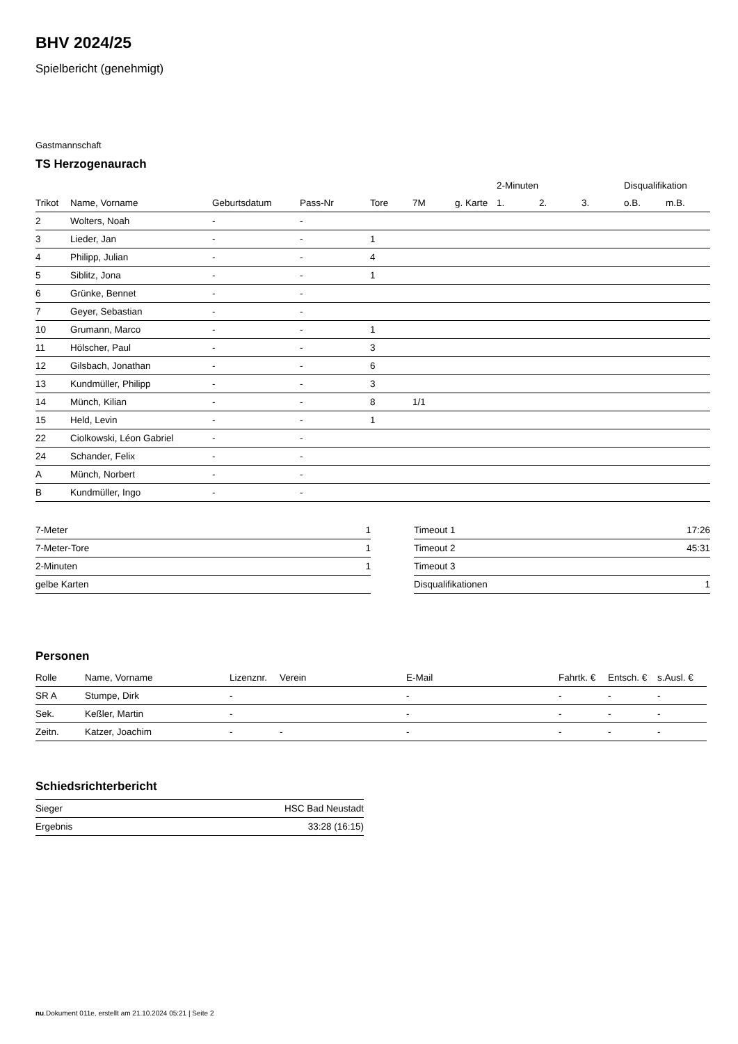BHV 2024/25
Spielbericht (genehmigt)
Gastmannschaft
TS Herzogenaurach
| | | | | | | | 2-Minuten | | | Disqualifikation | |
| --- | --- | --- | --- | --- | --- | --- | --- | --- | --- | --- | --- |
| Trikot | Name, Vorname | Geburtsdatum | Pass-Nr | Tore | 7M | g. Karte | 1. | 2. | 3. | o.B. | m.B. |
| 2 | Wolters, Noah | - | - | | | | | | | | |
| 3 | Lieder, Jan | - | - | 1 | | | | | | | |
| 4 | Philipp, Julian | - | - | 4 | | | | | | | |
| 5 | Siblitz, Jona | - | - | 1 | | | | | | | |
| 6 | Grünke, Bennet | - | - | | | | | | | | |
| 7 | Geyer, Sebastian | - | - | | | | | | | | |
| 10 | Grumann, Marco | - | - | 1 | | | | | | | |
| 11 | Hölscher, Paul | - | - | 3 | | | | | | | |
| 12 | Gilsbach, Jonathan | - | - | 6 | | | | | | | |
| 13 | Kundmüller, Philipp | - | - | 3 | | | | | | | |
| 14 | Münch, Kilian | - | - | 8 | 1/1 | | | | | | |
| 15 | Held, Levin | - | - | 1 | | | | | | | |
| 22 | Ciolkowski, Léon Gabriel | - | - | | | | | | | | |
| 24 | Schander, Felix | - | - | | | | | | | | |
| A | Münch, Norbert | - | - | | | | | | | | |
| B | Kundmüller, Ingo | - | - | | | | | | | | |
| 7-Meter | 1 |
| 7-Meter-Tore | 1 |
| 2-Minuten | 1 |
| gelbe Karten | |
| Timeout 1 | 17:26 |
| Timeout 2 | 45:31 |
| Timeout 3 | |
| Disqualifikationen | 1 |
Personen
| Rolle | Name, Vorname | Lizenznr. | Verein | E-Mail | Fahrtk. € | Entsch. € | s.Ausl. € |
| --- | --- | --- | --- | --- | --- | --- | --- |
| SR A | Stumpe, Dirk | - | | - | - | - | - |
| Sek. | Keßler, Martin | - | | - | - | - | - |
| Zeitn. | Katzer, Joachim | - | - | - | - | - | - |
Schiedsrichterbericht
| Sieger | HSC Bad Neustadt |
| Ergebnis | 33:28 (16:15) |
nu.Dokument 011e, erstellt am 21.10.2024 05:21 | Seite 2